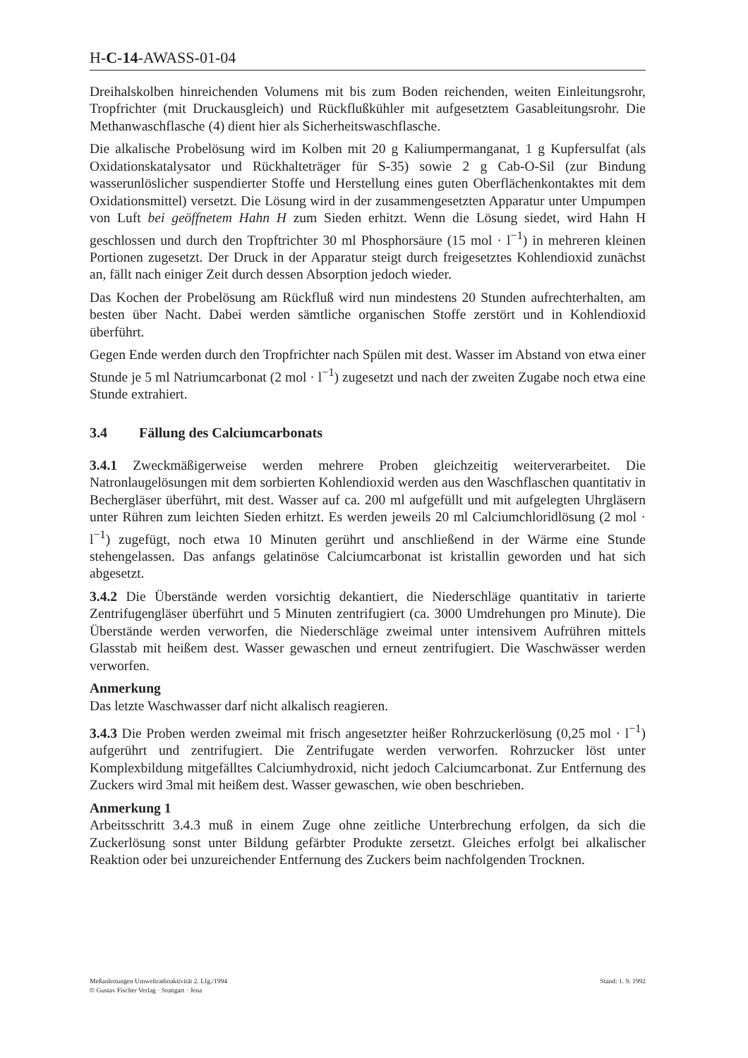H-C-14-AWASS-01-04
Dreihalskolben hinreichenden Volumens mit bis zum Boden reichenden, weiten Einleitungsrohr, Tropfrichter (mit Druckausgleich) und Rückflußkühler mit aufgesetztem Gasableitungsrohr. Die Methanwaschflasche (4) dient hier als Sicherheitswaschflasche.
Die alkalische Probelösung wird im Kolben mit 20 g Kaliumpermanganat, 1 g Kupfersulfat (als Oxidationskatalysator und Rückhalteträger für S-35) sowie 2 g Cab-O-Sil (zur Bindung wasserunlöslicher suspendierter Stoffe und Herstellung eines guten Oberflächenkontaktes mit dem Oxidationsmittel) versetzt. Die Lösung wird in der zusammengesetzten Apparatur unter Umpumpen von Luft bei geöffnetem Hahn H zum Sieden erhitzt. Wenn die Lösung siedet, wird Hahn H geschlossen und durch den Tropftrichter 30 ml Phosphorsäure (15 mol · l<sup>−1</sup>) in mehreren kleinen Portionen zugesetzt. Der Druck in der Apparatur steigt durch freigesetztes Kohlendioxid zunächst an, fällt nach einiger Zeit durch dessen Absorption jedoch wieder.
Das Kochen der Probelösung am Rückfluß wird nun mindestens 20 Stunden aufrechterhalten, am besten über Nacht. Dabei werden sämtliche organischen Stoffe zerstört und in Kohlendioxid überführt.
Gegen Ende werden durch den Tropfrichter nach Spülen mit dest. Wasser im Abstand von etwa einer Stunde je 5 ml Natriumcarbonat (2 mol · l<sup>−1</sup>) zugesetzt und nach der zweiten Zugabe noch etwa eine Stunde extrahiert.
3.4 Fällung des Calciumcarbonats
3.4.1 Zweckmäßigerweise werden mehrere Proben gleichzeitig weiterverarbeitet. Die Natronlaugelösungen mit dem sorbierten Kohlendioxid werden aus den Waschflaschen quantitativ in Bechergläser überführt, mit dest. Wasser auf ca. 200 ml aufgefüllt und mit aufgelegten Uhrgläsern unter Rühren zum leichten Sieden erhitzt. Es werden jeweils 20 ml Calciumchloridlösung (2 mol · l<sup>−1</sup>) zugefügt, noch etwa 10 Minuten gerührt und anschließend in der Wärme eine Stunde stehengelassen. Das anfangs gelatinöse Calciumcarbonat ist kristallin geworden und hat sich abgesetzt.
3.4.2 Die Überstände werden vorsichtig dekantiert, die Niederschläge quantitativ in tarierte Zentrifugengläser überführt und 5 Minuten zentrifugiert (ca. 3000 Umdrehungen pro Minute). Die Überstände werden verworfen, die Niederschläge zweimal unter intensivem Aufrühren mittels Glasstab mit heißem dest. Wasser gewaschen und erneut zentrifugiert. Die Waschwässer werden verworfen.
Anmerkung
Das letzte Waschwasser darf nicht alkalisch reagieren.
3.4.3 Die Proben werden zweimal mit frisch angesetzter heißer Rohrzuckerlösung (0,25 mol · l<sup>−1</sup>) aufgerührt und zentrifugiert. Die Zentrifugate werden verworfen. Rohrzucker löst unter Komplexbildung mitgefälltes Calciumhydroxid, nicht jedoch Calciumcarbonat. Zur Entfernung des Zuckers wird 3mal mit heißem dest. Wasser gewaschen, wie oben beschrieben.
Anmerkung 1
Arbeitsschritt 3.4.3 muß in einem Zuge ohne zeitliche Unterbrechung erfolgen, da sich die Zuckerlösung sonst unter Bildung gefärbter Produkte zersetzt. Gleiches erfolgt bei alkalischer Reaktion oder bei unzureichender Entfernung des Zuckers beim nachfolgenden Trocknen.
Meßanleitungen Umweltradioaktivität 2. Lfg./1994
© Gustav Fischer Verlag · Stuttgart · Jena
Stand: 1. 9. 1992